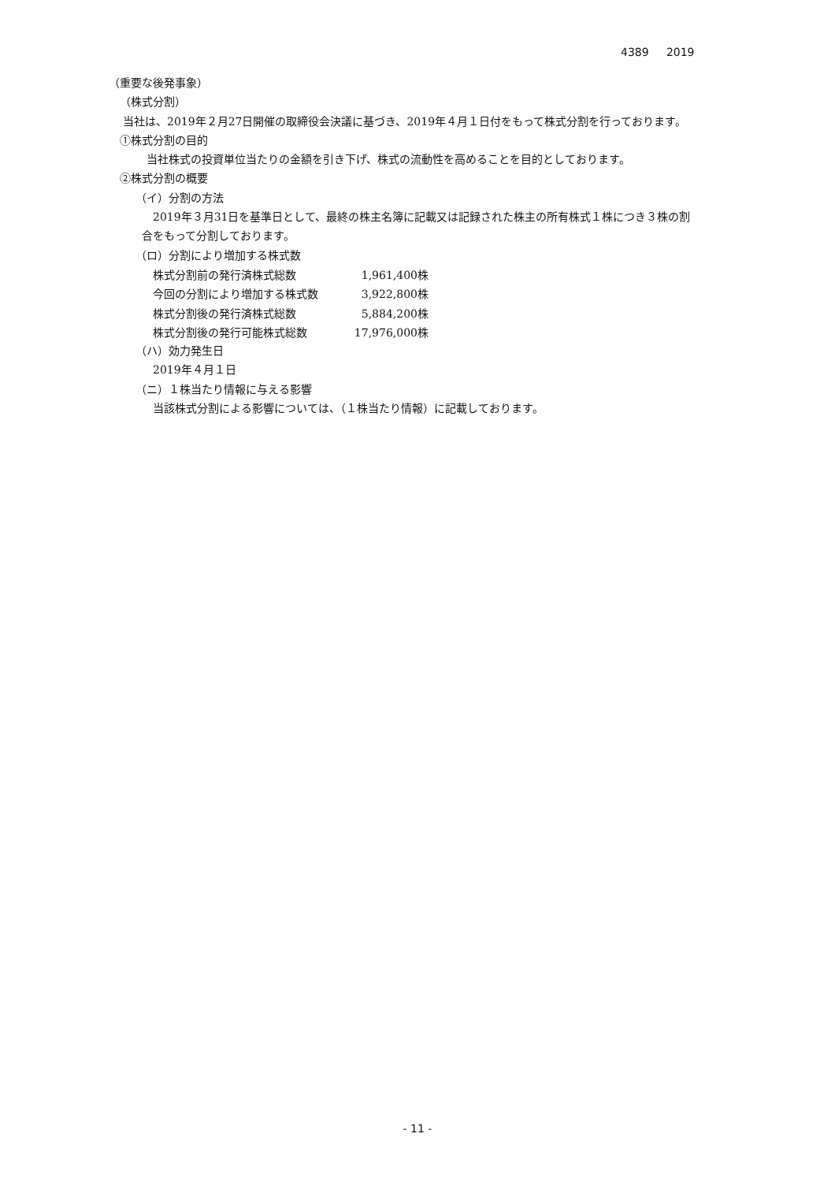4389 2019
（重要な後発事象）
（株式分割）
当社は、2019年２月27日開催の取締役会決議に基づき、2019年４月１日付をもって株式分割を行っております。
①株式分割の目的
当社株式の投資単位当たりの金額を引き下げ、株式の流動性を高めることを目的としております。
②株式分割の概要
（イ）分割の方法
2019年３月31日を基準日として、最終の株主名簿に記載又は記録された株主の所有株式１株につき３株の割
合をもって分割しております。
（ロ）分割により増加する株式数
| 株式分割前の発行済株式総数 | 1,961,400株 |
| 今回の分割により増加する株式数 | 3,922,800株 |
| 株式分割後の発行済株式総数 | 5,884,200株 |
| 株式分割後の発行可能株式総数 | 17,976,000株 |
（ハ）効力発生日
2019年４月１日
（ニ）１株当たり情報に与える影響
当該株式分割による影響については、（１株当たり情報）に記載しております。
- 11 -